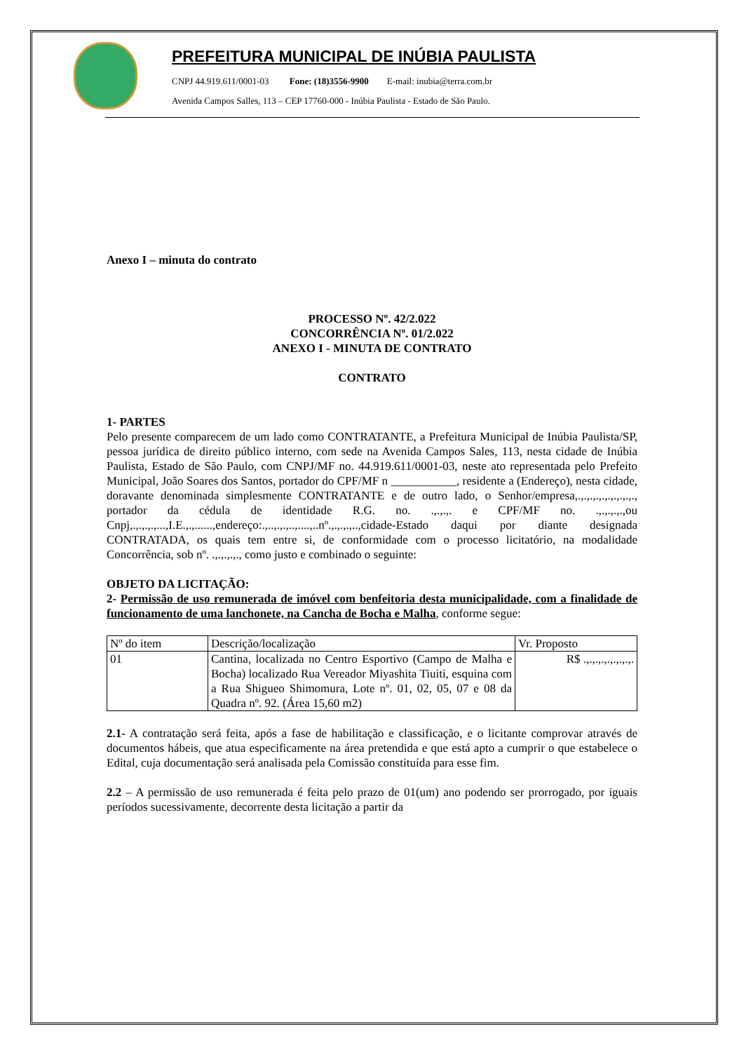PREFEITURA MUNICIPAL DE INÚBIA PAULISTA
CNPJ 44.919.611/0001-03 Fone: (18)3556-9900 E-mail: inubia@terra.com.br
Avenida Campos Salles, 113 – CEP 17760-000 - Inúbia Paulista - Estado de São Paulo.
Anexo I – minuta do contrato
PROCESSO Nº. 42/2.022
CONCORRÊNCIA Nº. 01/2.022
ANEXO I - MINUTA DE CONTRATO
CONTRATO
1- PARTES
Pelo presente comparecem de um lado como CONTRATANTE, a Prefeitura Municipal de Inúbia Paulista/SP, pessoa jurídica de direito público interno, com sede na Avenida Campos Sales, 113, nesta cidade de Inúbia Paulista, Estado de São Paulo, com CNPJ/MF no. 44.919.611/0001-03, neste ato representada pelo Prefeito Municipal, João Soares dos Santos, portador do CPF/MF n ___________, residente a (Endereço), nesta cidade, doravante denominada simplesmente CONTRATANTE e de outro lado, o Senhor/empresa,.,.,.,.,.,.,.,.,.,., portador da cédula de identidade R.G. no. .,.,.,. e CPF/MF no. .,.,.,.,.,ou Cnpj,.,.,.,.,...,I.E.,.,......,endereço:.,..,.,.,..,....,..nº.,.,.,.,..,cidade-Estado daqui por diante designada CONTRATADA, os quais tem entre si, de conformidade com o processo licitatório, na modalidade Concorrência, sob nº. .,.,.,.,., como justo e combinado o seguinte:
OBJETO DA LICITAÇÃO:
2- Permissão de uso remunerada de imóvel com benfeitoria desta municipalidade, com a finalidade de funcionamento de uma lanchonete, na Cancha de Bocha e Malha, conforme segue:
| Nº do item | Descrição/localização | Vr. Proposto |
| 01 | Cantina, localizada no Centro Esportivo (Campo de Malha e Bocha) localizado Rua Vereador Miyashita Tiuiti, esquina com a Rua Shigueo Shimomura, Lote nº. 01, 02, 05, 07 e 08 da Quadra nº. 92. (Área 15,60 m2) | R$ .,.,.,.,.,.,.,.,. |
2.1- A contratação será feita, após a fase de habilitação e classificação, e o licitante comprovar através de documentos hábeis, que atua especificamente na área pretendida e que está apto a cumprir o que estabelece o Edital, cuja documentação será analisada pela Comissão constituída para esse fim.
2.2 – A permissão de uso remunerada é feita pelo prazo de 01(um) ano podendo ser prorrogado, por iguais períodos sucessivamente, decorrente desta licitação a partir da